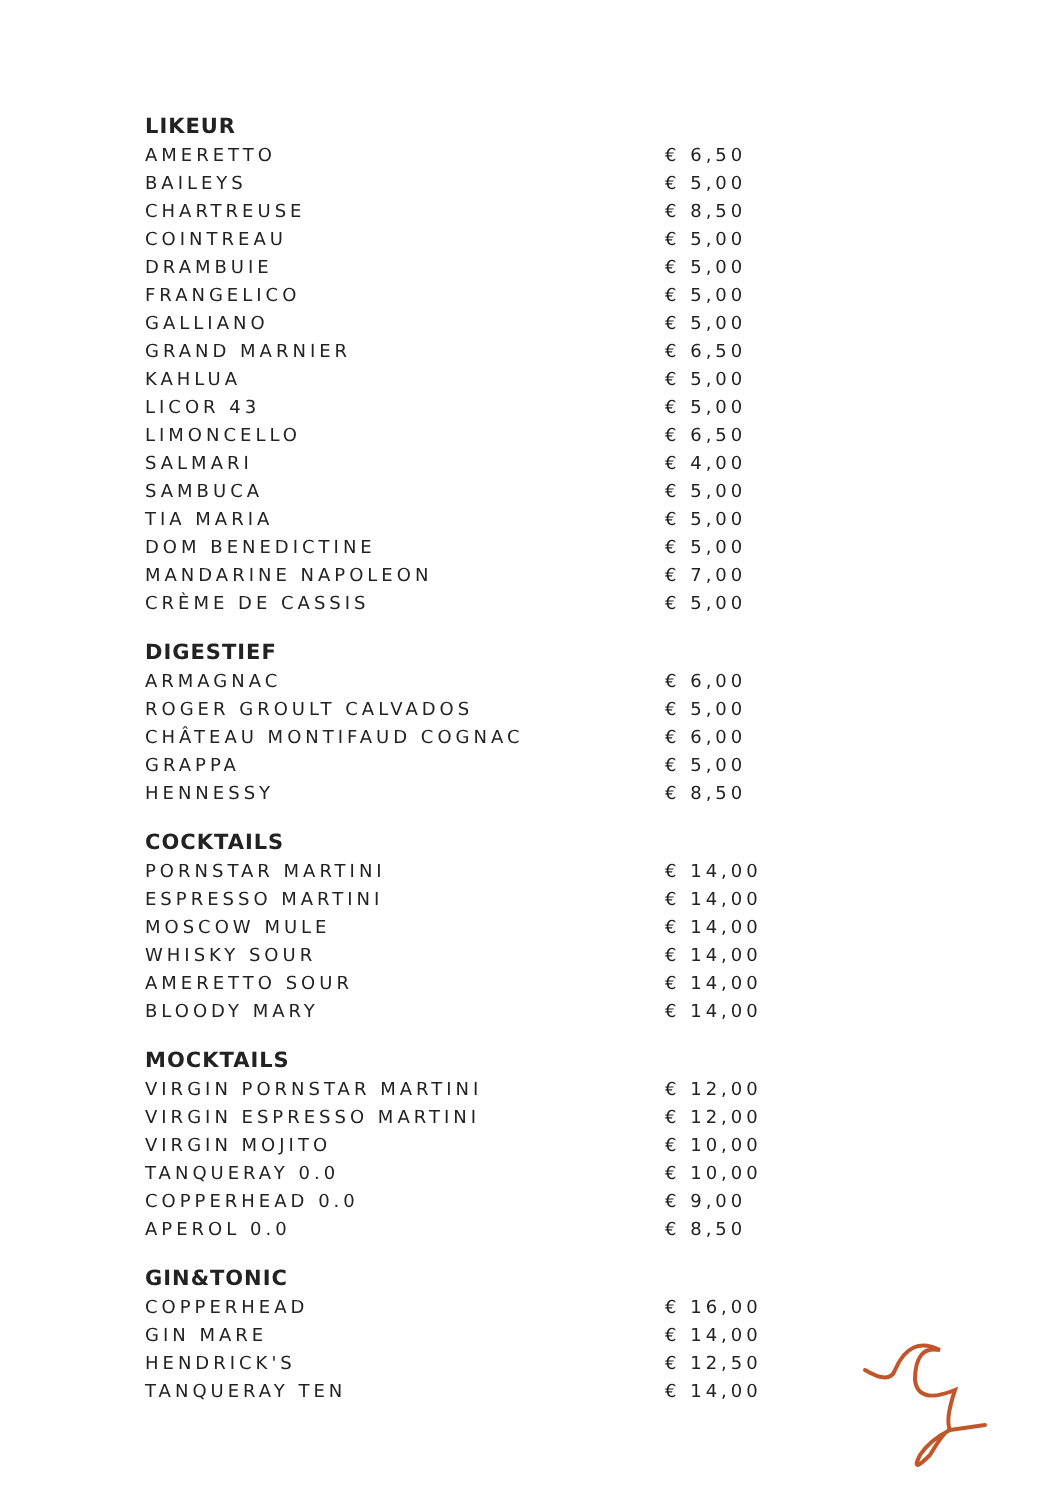LIKEUR
| AMERETTO | € 6,50 |
| BAILEYS | € 5,00 |
| CHARTREUSE | € 8,50 |
| COINTREAU | € 5,00 |
| DRAMBUIE | € 5,00 |
| FRANGELICO | € 5,00 |
| GALLIANO | € 5,00 |
| GRAND MARNIER | € 6,50 |
| KAHLUA | € 5,00 |
| LICOR 43 | € 5,00 |
| LIMONCELLO | € 6,50 |
| SALMARI | € 4,00 |
| SAMBUCA | € 5,00 |
| TIA MARIA | € 5,00 |
| DOM BENEDICTINE | € 5,00 |
| MANDARINE NAPOLEON | € 7,00 |
| CRÈME DE CASSIS | € 5,00 |
DIGESTIEF
| ARMAGNAC | € 6,00 |
| ROGER GROULT CALVADOS | € 5,00 |
| CHÂTEAU MONTIFAUD COGNAC | € 6,00 |
| GRAPPA | € 5,00 |
| HENNESSY | € 8,50 |
COCKTAILS
| PORNSTAR MARTINI | € 14,00 |
| ESPRESSO MARTINI | € 14,00 |
| MOSCOW MULE | € 14,00 |
| WHISKY SOUR | € 14,00 |
| AMERETTO SOUR | € 14,00 |
| BLOODY MARY | € 14,00 |
MOCKTAILS
| VIRGIN PORNSTAR MARTINI | € 12,00 |
| VIRGIN ESPRESSO MARTINI | € 12,00 |
| VIRGIN MOJITO | € 10,00 |
| TANQUERAY 0.0 | € 10,00 |
| COPPERHEAD 0.0 | € 9,00 |
| APEROL 0.0 | € 8,50 |
GIN&TONIC
| COPPERHEAD | € 16,00 |
| GIN MARE | € 14,00 |
| HENDRICK'S | € 12,50 |
| TANQUERAY TEN | € 14,00 |